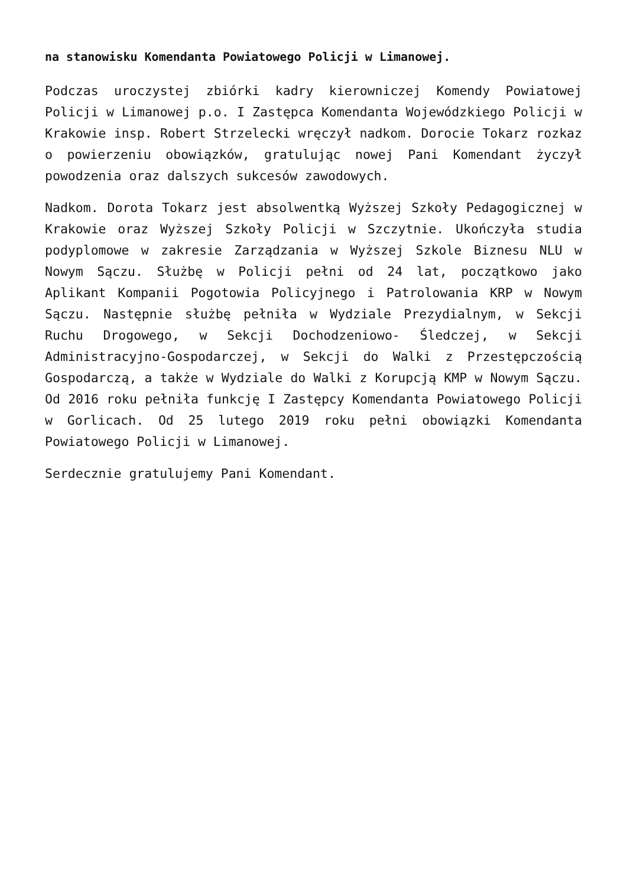na stanowisku Komendanta Powiatowego Policji w Limanowej.
Podczas uroczystej zbiórki kadry kierowniczej Komendy Powiatowej Policji w Limanowej p.o. I Zastępca Komendanta Wojewódzkiego Policji w Krakowie insp. Robert Strzelecki wręczył nadkom. Dorocie Tokarz rozkaz o powierzeniu obowiązków, gratulując nowej Pani Komendant życzył powodzenia oraz dalszych sukcesów zawodowych.
Nadkom. Dorota Tokarz jest absolwentką Wyższej Szkoły Pedagogicznej w Krakowie oraz Wyższej Szkoły Policji w Szczytnie. Ukończyła studia podyplomowe w zakresie Zarządzania w Wyższej Szkole Biznesu NLU w Nowym Sączu. Służbę w Policji pełni od 24 lat, początkowo jako Aplikant Kompanii Pogotowia Policyjnego i Patrolowania KRP w Nowym Sączu. Następnie służbę pełniła w Wydziale Prezydialnym, w Sekcji Ruchu Drogowego, w Sekcji Dochodzeniowo- Śledczej, w Sekcji Administracyjno-Gospodarczej, w Sekcji do Walki z Przestępczością Gospodarczą, a także w Wydziale do Walki z Korupcją KMP w Nowym Sączu. Od 2016 roku pełniła funkcję I Zastępcy Komendanta Powiatowego Policji w Gorlicach. Od 25 lutego 2019 roku pełni obowiązki Komendanta Powiatowego Policji w Limanowej.
Serdecznie gratulujemy Pani Komendant.